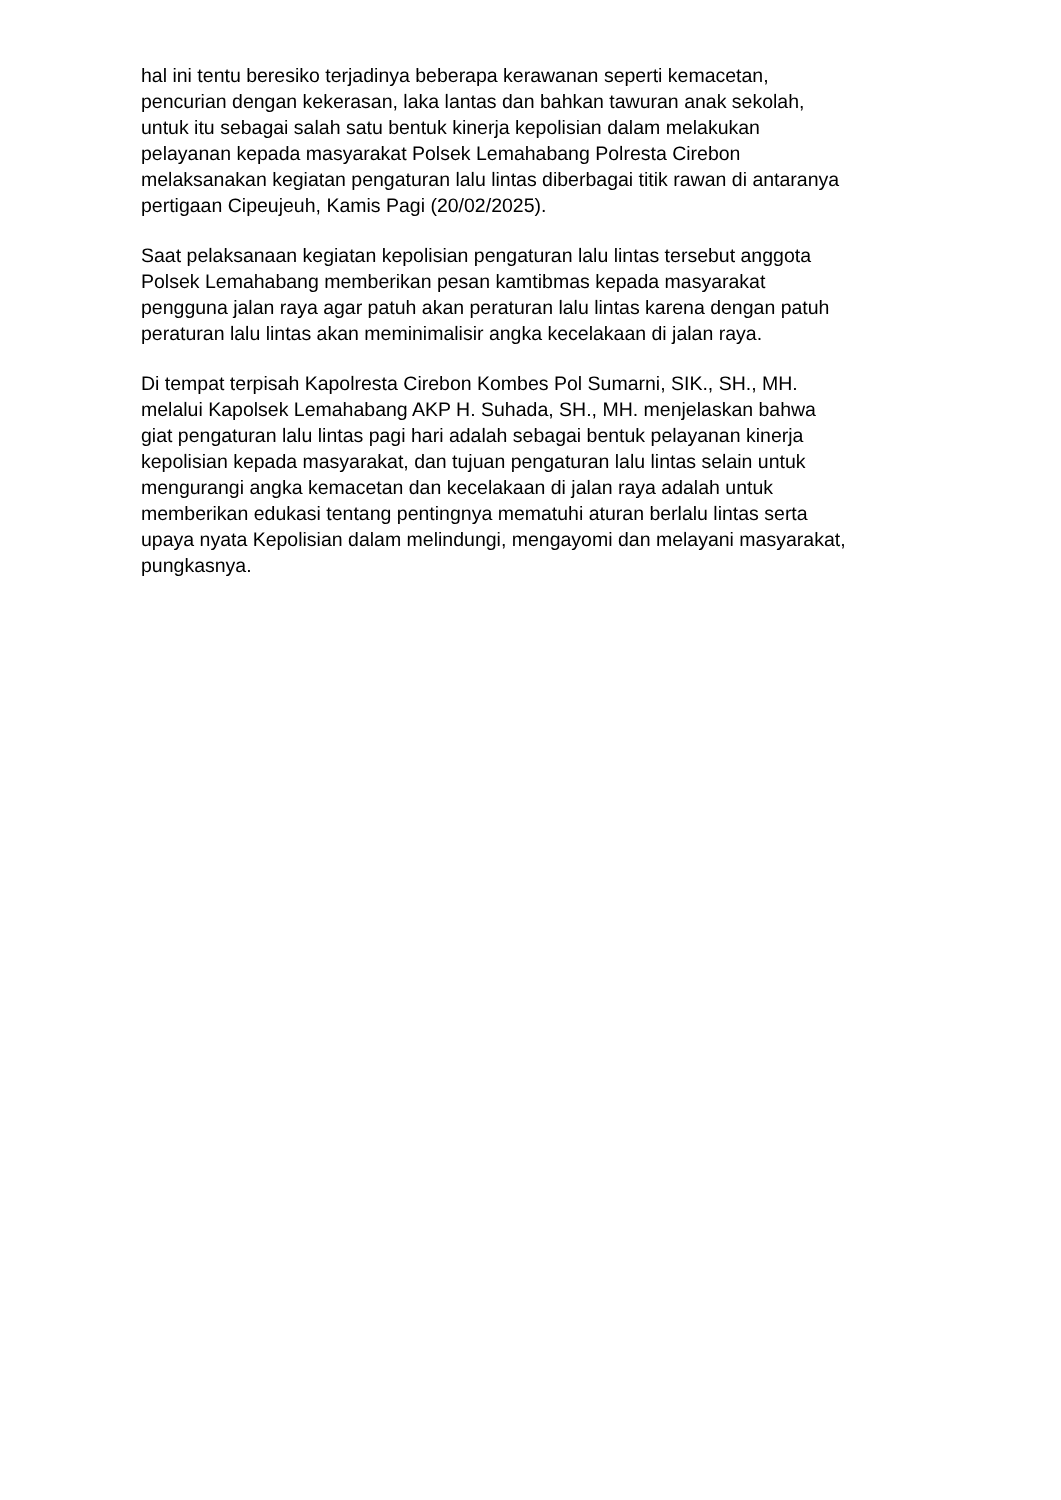hal ini tentu beresiko terjadinya beberapa kerawanan seperti kemacetan,
pencurian dengan kekerasan, laka lantas dan bahkan tawuran anak sekolah,
untuk itu sebagai salah satu bentuk kinerja kepolisian dalam melakukan
pelayanan kepada masyarakat Polsek Lemahabang Polresta Cirebon
melaksanakan kegiatan pengaturan lalu lintas diberbagai titik rawan di antaranya
pertigaan Cipeujeuh, Kamis Pagi (20/02/2025).
Saat pelaksanaan kegiatan kepolisian pengaturan lalu lintas tersebut anggota
Polsek Lemahabang memberikan pesan kamtibmas kepada masyarakat
pengguna jalan raya agar patuh akan peraturan lalu lintas karena dengan patuh
peraturan lalu lintas akan meminimalisir angka kecelakaan di jalan raya.
Di tempat terpisah Kapolresta Cirebon Kombes Pol Sumarni, SIK., SH., MH.
melalui Kapolsek Lemahabang AKP H. Suhada, SH., MH. menjelaskan bahwa
giat pengaturan lalu lintas pagi hari adalah sebagai bentuk pelayanan kinerja
kepolisian kepada masyarakat, dan tujuan pengaturan lalu lintas selain untuk
mengurangi angka kemacetan dan kecelakaan di jalan raya adalah untuk
memberikan edukasi tentang pentingnya mematuhi aturan berlalu lintas serta
upaya nyata Kepolisian dalam melindungi, mengayomi dan melayani masyarakat,
pungkasnya.